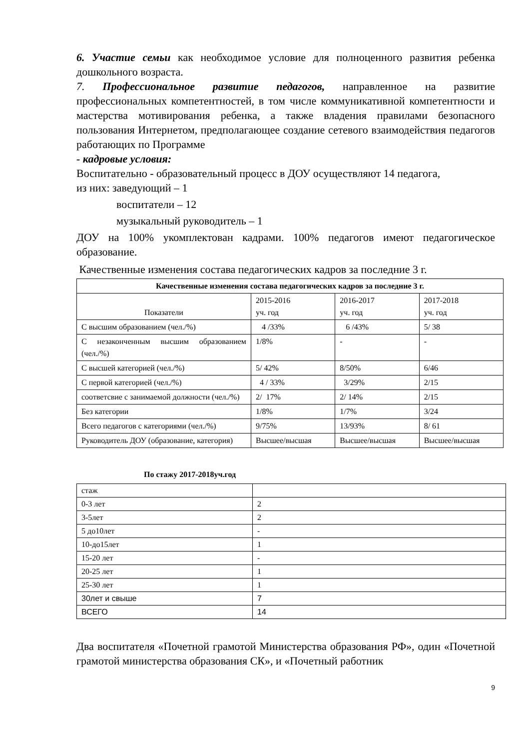6. Участие семьи как необходимое условие для полноценного развития ребенка дошкольного возраста.
7. Профессиональное развитие педагогов, направленное на развитие профессиональных компетентностей, в том числе коммуникативной компетентности и мастерства мотивирования ребенка, а также владения правилами безопасного пользования Интернетом, предполагающее создание сетевого взаимодействия педагогов работающих по Программе
- кадровые условия:
Воспитательно - образовательный процесс в ДОУ осуществляют 14 педагога,
из них: заведующий – 1
воспитатели – 12
музыкальный руководитель – 1
ДОУ на 100% укомплектован кадрами. 100% педагогов имеют педагогическое образование.
Качественные изменения состава педагогических кадров за последние 3 г.
| Качественные изменения состава педагогических кадров за последние 3 г. | | | |
| --- | --- | --- | --- |
| Показатели | 2015-2016 уч. год | 2016-2017 уч. год | 2017-2018 уч. год |
| С высшим образованием (чел./%) | 4 /33% | 6 /43% | 5/ 38 |
| С незаконченным высшим образованием (чел./%) | 1/8% | - | - |
| С высшей категорией (чел./%) | 5/ 42% | 8/50% | 6/46 |
| С первой категорией (чел./%) | 4 / 33% | 3/29% | 2/15 |
| соответсвие с занимаемой должности (чел./%) | 2/ 17% | 2/ 14% | 2/15 |
| Без категории | 1/8% | 1/7% | 3/24 |
| Всего педагогов с категориями (чел./%) | 9/75% | 13/93% | 8/ 61 |
| Руководитель ДОУ (образование, категория) | Высшее/высшая | Высшее/высшая | Высшее/высшая |
По стажу 2017-2018уч.год
| стаж | |
| 0-3 лет | 2 |
| 3-5лет | 2 |
| 5 до10лет | - |
| 10-до15лет | 1 |
| 15-20 лет | - |
| 20-25 лет | 1 |
| 25-30 лет | 1 |
| 30лет и свыше | 7 |
| ВСЕГО | 14 |
Два воспитателя «Почетной грамотой Министерства образования РФ», один «Почетной грамотой министерства образования СК», и «Почетный работник
9